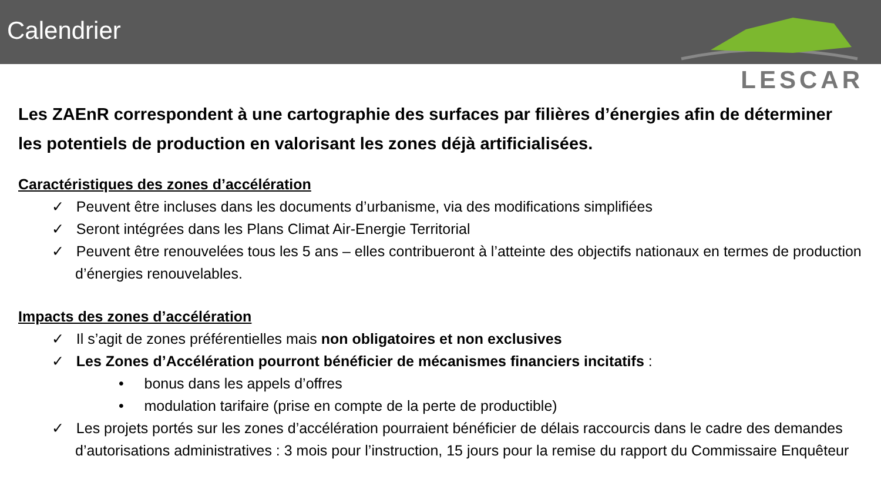Calendrier
LESCAR
Les ZAEnR correspondent à une cartographie des surfaces par filières d’énergies afin de déterminer les potentiels de production en valorisant les zones déjà artificialisées.
Caractéristiques des zones d’accélération
✓ Peuvent être incluses dans les documents d’urbanisme, via des modifications simplifiées
✓ Seront intégrées dans les Plans Climat Air-Energie Territorial
✓ Peuvent être renouvelées tous les 5 ans – elles contribueront à l’atteinte des objectifs nationaux en termes de production d’énergies renouvelables.
Impacts des zones d’accélération
✓ Il s’agit de zones préférentielles mais non obligatoires et non exclusives
✓ Les Zones d’Accélération pourront bénéficier de mécanismes financiers incitatifs :
• bonus dans les appels d’offres
• modulation tarifaire (prise en compte de la perte de productible)
✓ Les projets portés sur les zones d’accélération pourraient bénéficier de délais raccourcis dans le cadre des demandes d’autorisations administratives : 3 mois pour l’instruction, 15 jours pour la remise du rapport du Commissaire Enquêteur